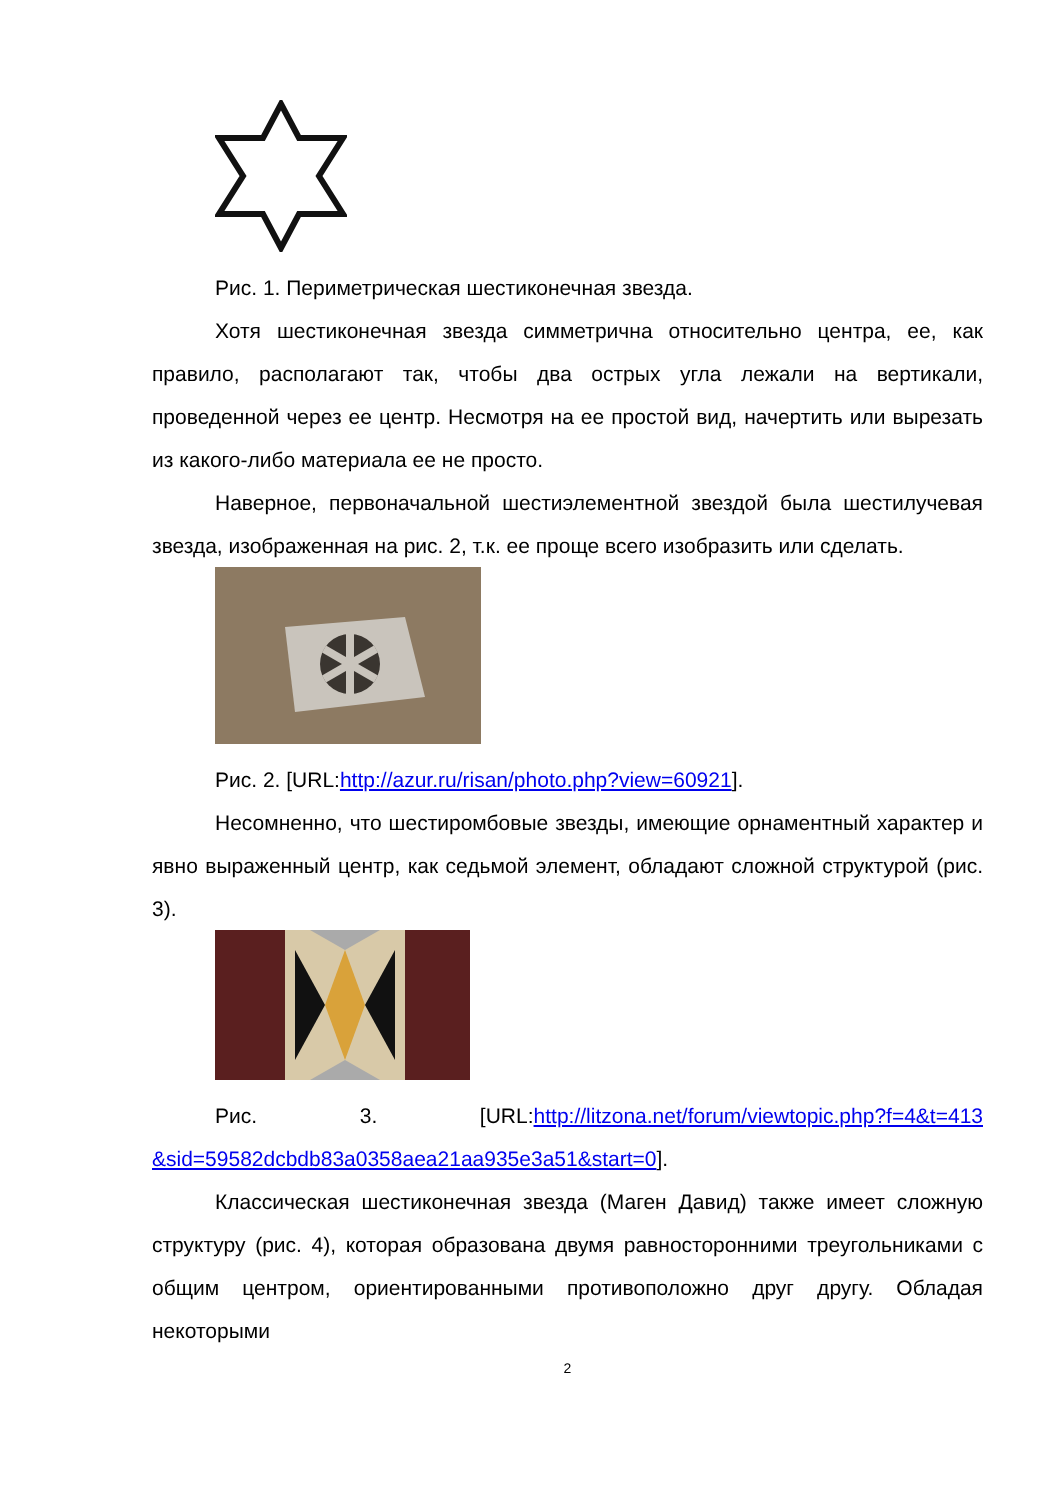Рис. 1. Периметрическая шестиконечная звезда.
Хотя шестиконечная звезда симметрична относительно центра, ее, как правило, располагают так, чтобы два острых угла лежали на вертикали, проведенной через ее центр. Несмотря на ее простой вид, начертить или вырезать из какого-либо материала ее не просто.
Наверное, первоначальной шестиэлементной звездой была шестилучевая звезда, изображенная на рис. 2, т.к. ее проще всего изобразить или сделать.
Рис. 2. [URL:http://azur.ru/risan/photo.php?view=60921].
Несомненно, что шестиромбовые звезды, имеющие орнаментный характер и явно выраженный центр, как седьмой элемент, обладают сложной структурой (рис. 3).
Рис. 3. [URL:http://litzona.net/forum/viewtopic.php?f=4&t=413 &sid=59582dcbdb83a0358aea21aa935e3a51&start=0].
Классическая шестиконечная звезда (Маген Давид) также имеет сложную структуру (рис. 4), которая образована двумя равносторонними треугольниками с общим центром, ориентированными противоположно друг другу. Обладая некоторыми
2